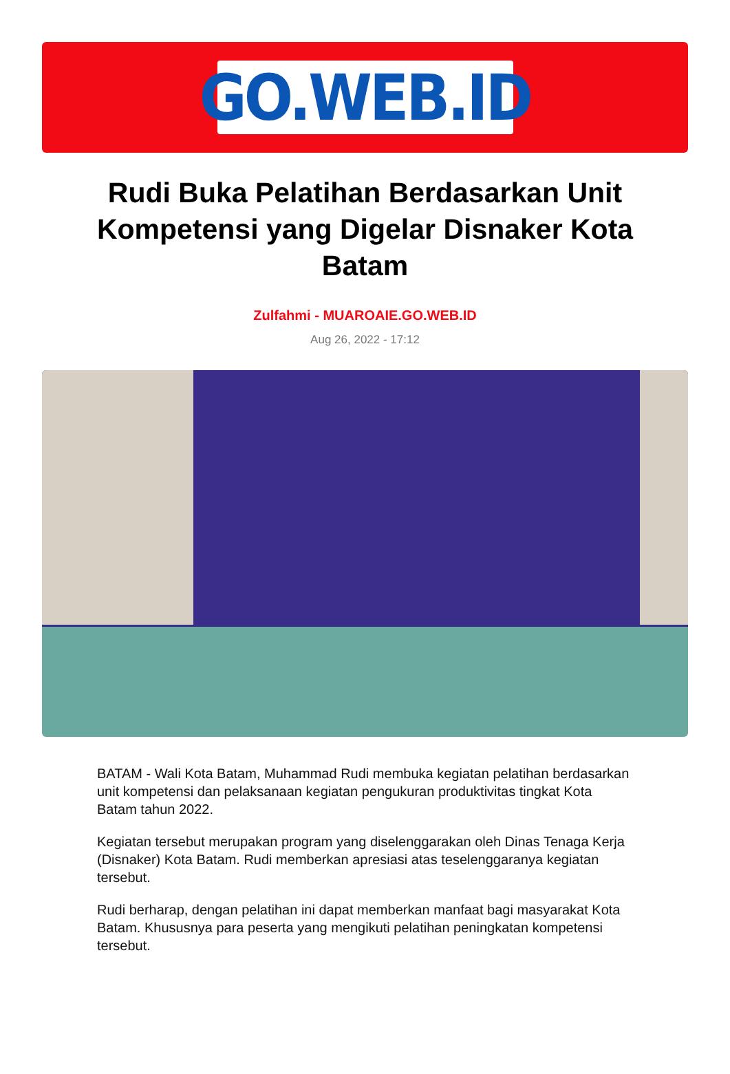GO.WEB.ID
Rudi Buka Pelatihan Berdasarkan Unit Kompetensi yang Digelar Disnaker Kota Batam
Zulfahmi - MUAROAIE.GO.WEB.ID
Aug 26, 2022 - 17:12
BATAM - Wali Kota Batam, Muhammad Rudi membuka kegiatan pelatihan berdasarkan unit kompetensi dan pelaksanaan kegiatan pengukuran produktivitas tingkat Kota Batam tahun 2022.
Kegiatan tersebut merupakan program yang diselenggarakan oleh Dinas Tenaga Kerja (Disnaker) Kota Batam. Rudi memberkan apresiasi atas teselenggaranya kegiatan tersebut.
Rudi berharap, dengan pelatihan ini dapat memberkan manfaat bagi masyarakat Kota Batam. Khususnya para peserta yang mengikuti pelatihan peningkatan kompetensi tersebut.